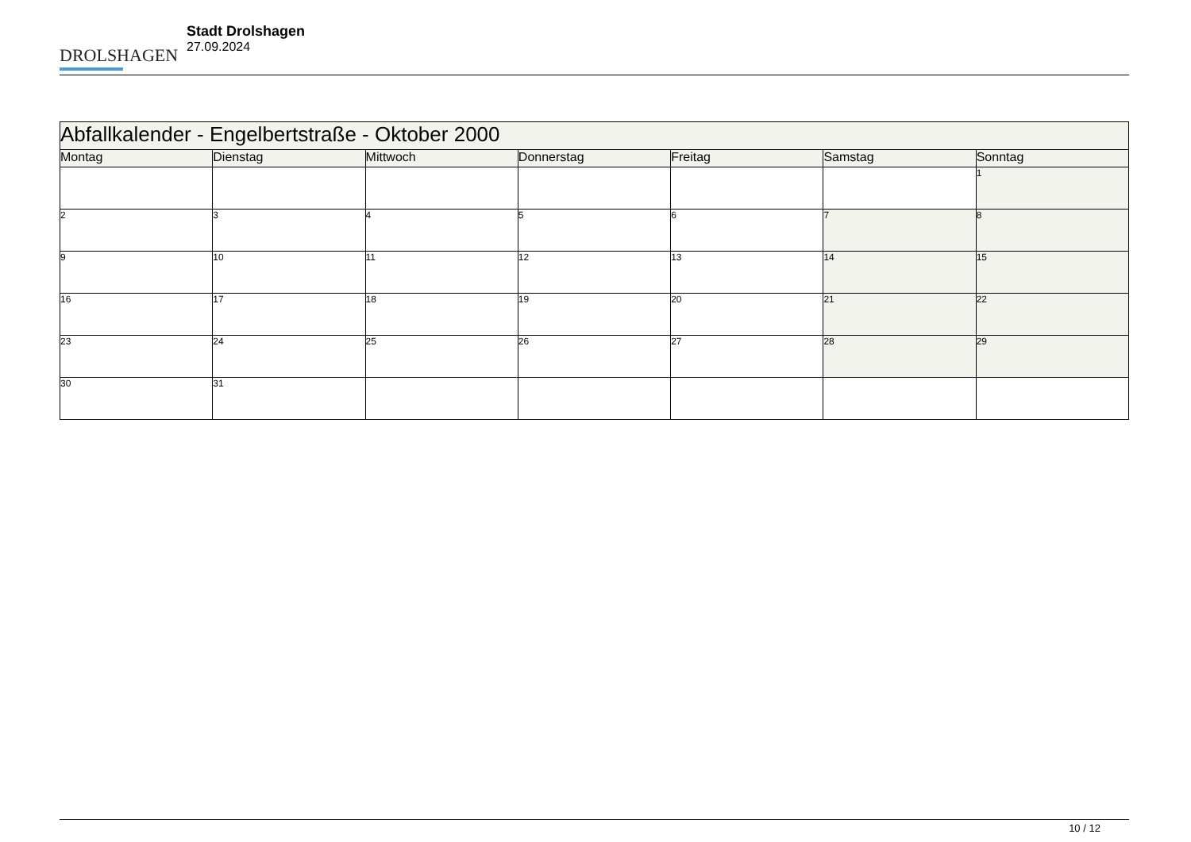DROLSHAGEN
Stadt Drolshagen
27.09.2024
| Abfallkalender - Engelbertstraße - Oktober 2000 | | | | | | |
| --- | --- | --- | --- | --- | --- | --- |
| Montag | Dienstag | Mittwoch | Donnerstag | Freitag | Samstag | Sonntag |
| | | | | | | 1 |
| 2 | 3 | 4 | 5 | 6 | 7 | 8 |
| 9 | 10 | 11 | 12 | 13 | 14 | 15 |
| 16 | 17 | 18 | 19 | 20 | 21 | 22 |
| 23 | 24 | 25 | 26 | 27 | 28 | 29 |
| 30 | 31 | | | | | |
10 / 12